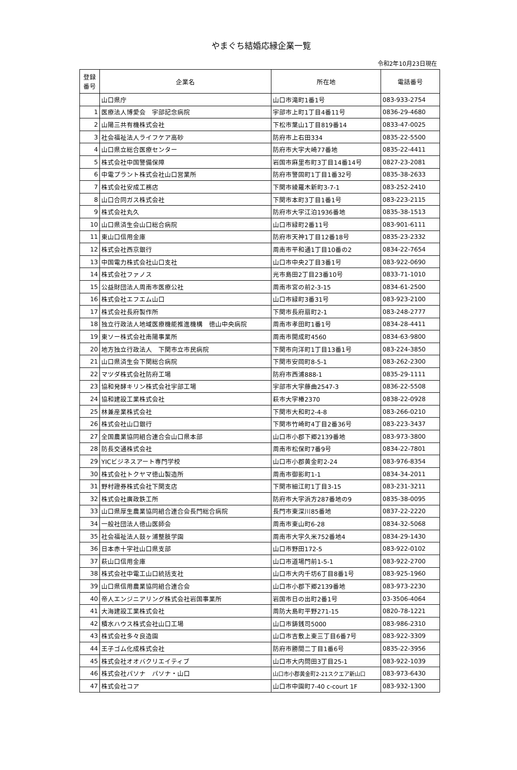やまぐち結婚応縁企業一覧
令和2年10月23日現在
| 登録 番号 | 企業名 | 所在地 | 電話番号 |
| --- | --- | --- | --- |
| | 山口県庁 | 山口市滝町1番1号 | 083-933-2754 |
| 1 | 医療法人博愛会 宇部記念病院 | 宇部市上町1丁目4番11号 | 0836-29-4680 |
| 2 | 山陽三共有機株式会社 | 下松市葉山1丁目819番14 | 0833-47-0025 |
| 3 | 社会福祉法人ライフケア高砂 | 防府市上右田334 | 0835-22-5500 |
| 4 | 山口県立総合医療センター | 防府市大字大崎77番地 | 0835-22-4411 |
| 5 | 株式会社中国警備保障 | 岩国市麻里布町3丁目14番14号 | 0827-23-2081 |
| 6 | 中電プラント株式会社山口営業所 | 防府市警固町1丁目1番32号 | 0835-38-2633 |
| 7 | 株式会社安成工務店 | 下関市綾羅木新町3-7-1 | 083-252-2410 |
| 8 | 山口合同ガス株式会社 | 下関市本町3丁目1番1号 | 083-223-2115 |
| 9 | 株式会社丸久 | 防府市大字江泊1936番地 | 0835-38-1513 |
| 10 | 山口県済生会山口総合病院 | 山口市緑町2番11号 | 083-901-6111 |
| 11 | 東山口信用金庫 | 防府市天神1丁目12番18号 | 0835-23-2332 |
| 12 | 株式会社西京銀行 | 周南市平和通1丁目10番の2 | 0834-22-7654 |
| 13 | 中国電力株式会社山口支社 | 山口市中央2丁目3番1号 | 083-922-0690 |
| 14 | 株式会社ファノス | 光市島田2丁目23番10号 | 0833-71-1010 |
| 15 | 公益財団法人周南市医療公社 | 周南市宮の前2-3-15 | 0834-61-2500 |
| 16 | 株式会社エフエム山口 | 山口市緑町3番31号 | 083-923-2100 |
| 17 | 株式会社長府製作所 | 下関市長府扇町2-1 | 083-248-2777 |
| 18 | 独立行政法人地域医療機能推進機構 徳山中央病院 | 周南市孝田町1番1号 | 0834-28-4411 |
| 19 | 東ソー株式会社南陽事業所 | 周南市開成町4560 | 0834-63-9800 |
| 20 | 地方独立行政法人 下関市立市民病院 | 下関市向洋町1丁目13番1号 | 083-224-3850 |
| 21 | 山口県済生会下関総合病院 | 下関市安岡町8-5-1 | 083-262-2300 |
| 22 | マツダ株式会社防府工場 | 防府市西浦888-1 | 0835-29-1111 |
| 23 | 協和発酵キリン株式会社宇部工場 | 宇部市大字藤曲2547-3 | 0836-22-5508 |
| 24 | 協和建設工業株式会社 | 萩市大字椿2370 | 0838-22-0928 |
| 25 | 林兼産業株式会社 | 下関市大和町2-4-8 | 083-266-0210 |
| 26 | 株式会社山口銀行 | 下関市竹崎町4丁目2番36号 | 083-223-3437 |
| 27 | 全国農業協同組合連合会山口県本部 | 山口市小郡下郷2139番地 | 083-973-3800 |
| 28 | 防長交通株式会社 | 周南市松保町7番9号 | 0834-22-7801 |
| 29 | YICビジネスアート専門学校 | 山口市小郡黄金町2-24 | 083-976-8354 |
| 30 | 株式会社トクヤマ徳山製造所 | 周南市御影町1-1 | 0834-34-2011 |
| 31 | 野村證券株式会社下関支店 | 下関市細江町1丁目3-15 | 083-231-3211 |
| 32 | 株式会社廣政鉄工所 | 防府市大字浜方287番地の9 | 0835-38-0095 |
| 33 | 山口県厚生農業協同組合連合会長門総合病院 | 長門市東深川85番地 | 0837-22-2220 |
| 34 | 一般社団法人徳山医師会 | 周南市東山町6-28 | 0834-32-5068 |
| 35 | 社会福祉法人鼓ヶ浦整肢学園 | 周南市大字久米752番地4 | 0834-29-1430 |
| 36 | 日本赤十字社山口県支部 | 山口市野田172-5 | 083-922-0102 |
| 37 | 萩山口信用金庫 | 山口市道場門前1-5-1 | 083-922-2700 |
| 38 | 株式会社中電工山口統括支社 | 山口市大内千坊6丁目8番1号 | 083-925-1960 |
| 39 | 山口県信用農業協同組合連合会 | 山口市小郡下郷2139番地 | 083-973-2230 |
| 40 | 帝人エンジニアリング株式会社岩国事業所 | 岩国市日の出町2番1号 | 03-3506-4064 |
| 41 | 大海建設工業株式会社 | 周防大島町平野271-15 | 0820-78-1221 |
| 42 | 積水ハウス株式会社山口工場 | 山口市鋳銭司5000 | 083-986-2310 |
| 43 | 株式会社多々良造園 | 山口市吉敷上東三丁目6番7号 | 083-922-3309 |
| 44 | 王子ゴム化成株式会社 | 防府市勝間二丁目1番6号 | 0835-22-3956 |
| 45 | 株式会社オオバクリエイティブ | 山口市大内問田3丁目25-1 | 083-922-1039 |
| 46 | 株式会社パソナ パソナ・山口 | 山口市小郡黄金町2-21スクエア新山口 | 083-973-6430 |
| 47 | 株式会社コア | 山口市中園町7-40 c-court 1F | 083-932-1300 |